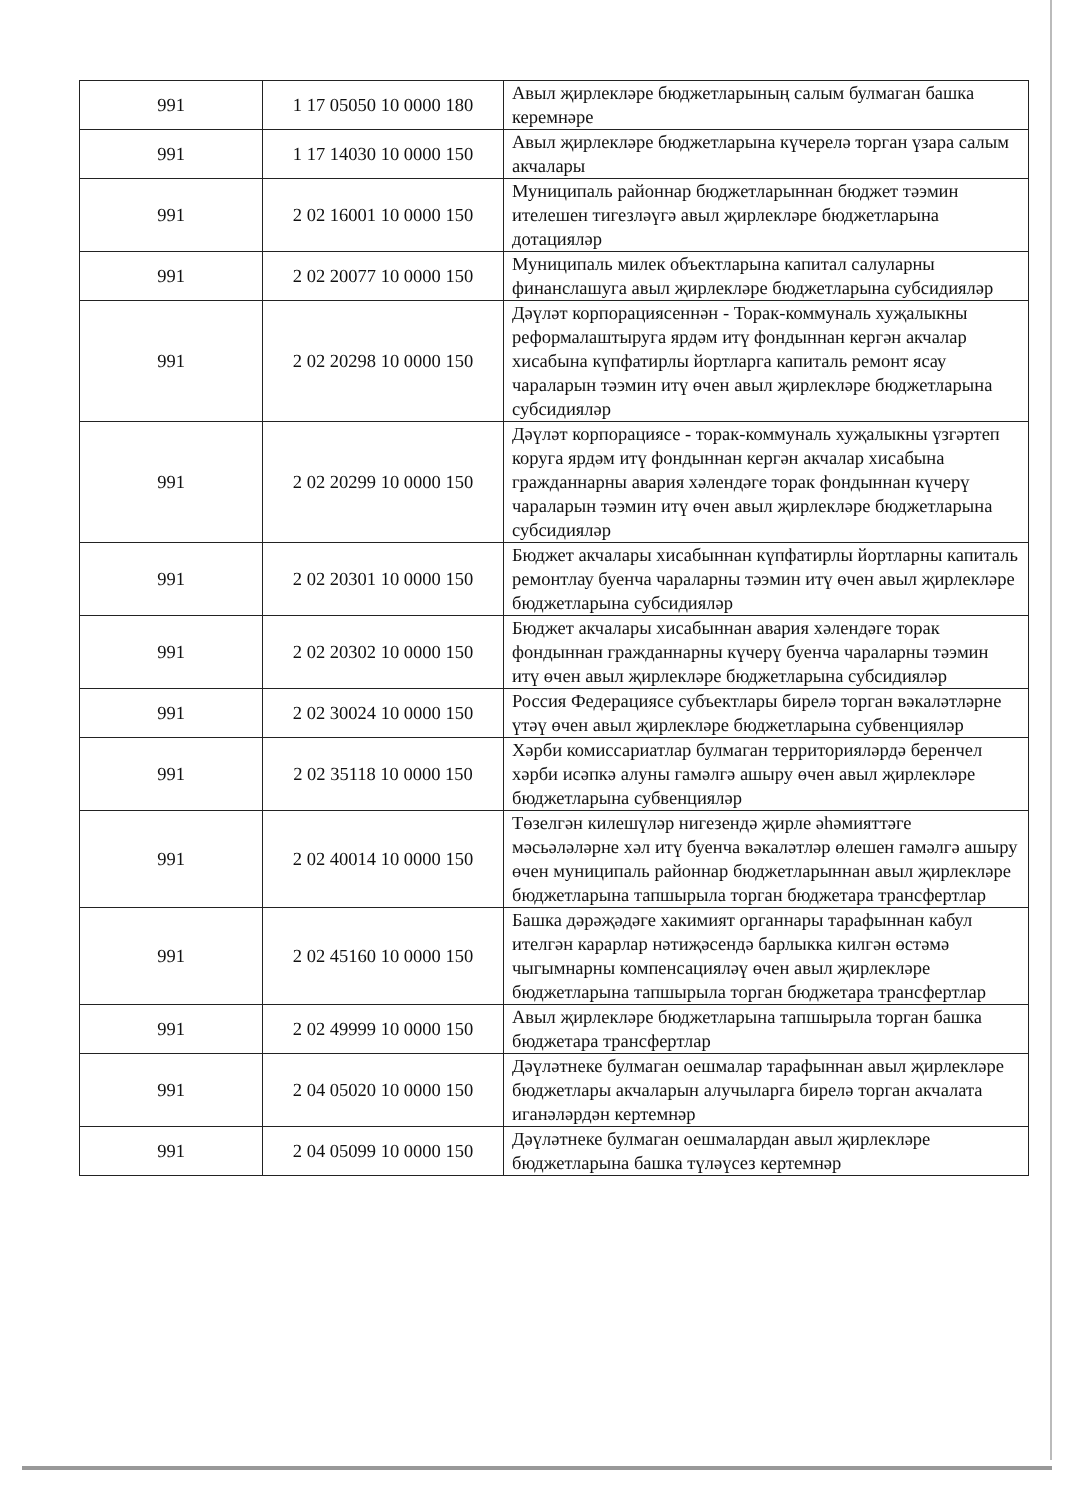| 991 | 1 17 05050 10 0000 180 | Авыл җирлекләре бюджетларының салым булмаган башка керемнәре |
| 991 | 1 17 14030 10 0000 150 | Авыл җирлекләре бюджетларына күчерелә торган үзара салым акчалары |
| 991 | 2 02 16001 10 0000 150 | Муниципаль районнар бюджетларыннан бюджет тәэмин ителешен тигезләүгә авыл җирлекләре бюджетларына дотацияләр |
| 991 | 2 02 20077 10 0000 150 | Муниципаль милек объектларына капитал салуларны финанслашуга авыл җирлекләре бюджетларына субсидияләр |
| 991 | 2 02 20298 10 0000 150 | Дәүләт корпорациясеннән - Торак-коммуналь хуҗалыкны реформалаштыруга ярдәм итү фондыннан кергән акчалар хисабына күпфатирлы йортларга капиталь ремонт ясау чараларын тәэмин итү өчен авыл җирлекләре бюджетларына субсидияләр |
| 991 | 2 02 20299 10 0000 150 | Дәүләт корпорациясе - торак-коммуналь хуҗалыкны үзгәртеп коруга ярдәм итү фондыннан кергән акчалар хисабына гражданнарны авария хәлендәге торак фондыннан күчерү чараларын тәэмин итү өчен авыл җирлекләре бюджетларына субсидияләр |
| 991 | 2 02 20301 10 0000 150 | Бюджет акчалары хисабыннан күпфатирлы йортларны капиталь ремонтлау буенча чараларны тәэмин итү өчен авыл җирлекләре бюджетларына субсидияләр |
| 991 | 2 02 20302 10 0000 150 | Бюджет акчалары хисабыннан авария хәлендәге торак фондыннан гражданнарны күчерү буенча чараларны тәэмин итү өчен авыл җирлекләре бюджетларына субсидияләр |
| 991 | 2 02 30024 10 0000 150 | Россия Федерациясе субъектлары бирелә торган вәкаләтләрне үтәү өчен авыл җирлекләре бюджетларына субвенцияләр |
| 991 | 2 02 35118 10 0000 150 | Хәрби комиссариатлар булмаган территорияләрдә беренчел хәрби исәпкә алуны гамәлгә ашыру өчен авыл җирлекләре бюджетларына субвенцияләр |
| 991 | 2 02 40014 10 0000 150 | Төзелгән килешүләр нигезендә җирле әһәмияттәге мәсьәләләрне хәл итү буенча вәкаләтләр өлешен гамәлгә ашыру өчен муниципаль районнар бюджетларыннан авыл җирлекләре бюджетларына тапшырыла торган бюджетара трансфертлар |
| 991 | 2 02 45160 10 0000 150 | Башка дәрәҗәдәге хакимият органнары тарафыннан кабул ителгән карарлар нәтиҗәсендә барлыкка килгән өстәмә чыгымнарны компенсацияләү өчен авыл җирлекләре бюджетларына тапшырыла торган бюджетара трансфертлар |
| 991 | 2 02 49999 10 0000 150 | Авыл җирлекләре бюджетларына тапшырыла торган башка бюджетара трансфертлар |
| 991 | 2 04 05020 10 0000 150 | Дәүләтнеке булмаган оешмалар тарафыннан авыл җирлекләре бюджетлары акчаларын алучыларга бирелә торган акчалата иганәләрдән кертемнәр |
| 991 | 2 04 05099 10 0000 150 | Дәүләтнеке булмаган оешмалардан авыл җирлекләре бюджетларына башка түләүсез кертемнәр |